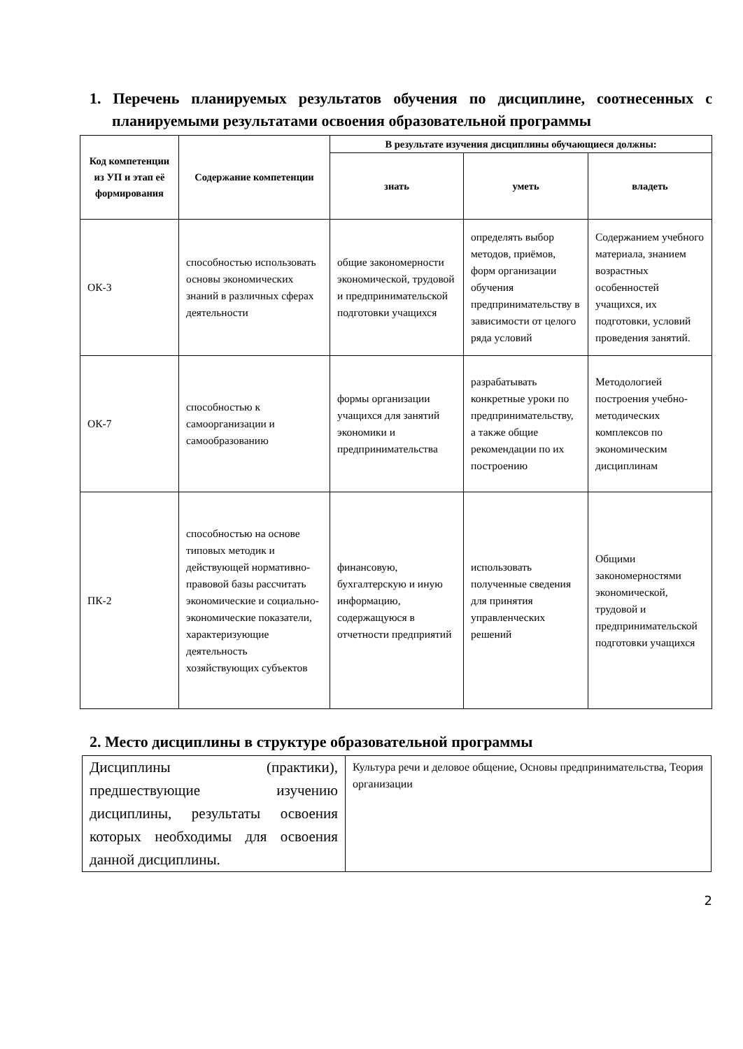1. Перечень планируемых результатов обучения по дисциплине, соотнесенных с планируемыми результатами освоения образовательной программы
| Код компетенции из УП и этап её формирования | Содержание компетенции | В результате изучения дисциплины обучающиеся должны: | | |
| --- | --- | --- | --- | --- |
| | | знать | уметь | владеть |
| ОК-3 | способностью использовать основы экономических знаний в различных сферах деятельности | общие закономерности экономической, трудовой и предпринимательской подготовки учащихся | определять выбор методов, приёмов, форм организации обучения предпринимательству в зависимости от целого ряда условий | Содержанием учебного материала, знанием возрастных особенностей учащихся, их подготовки, условий проведения занятий. |
| ОК-7 | способностью к самоорганизации и самообразованию | формы организации учащихся для занятий экономики и предпринимательства | разрабатывать конкретные уроки по предпринимательству, а также общие рекомендации по их построению | Методологией построения учебно-методических комплексов по экономическим дисциплинам |
| ПК-2 | способностью на основе типовых методик и действующей нормативно-правовой базы рассчитать экономические и социально-экономические показатели, характеризующие деятельность хозяйствующих субъектов | финансовую, бухгалтерскую и иную информацию, содержащуюся в отчетности предприятий | использовать полученные сведения для принятия управленческих решений | Общими закономерностями экономической, трудовой и предпринимательской подготовки учащихся |
2. Место дисциплины в структуре образовательной программы
| Дисциплины (практики), предшествующие изучению дисциплины, результаты освоения которых необходимы для освоения данной дисциплины. | Культура речи и деловое общение, Основы предпринимательства, Теория организации |
2